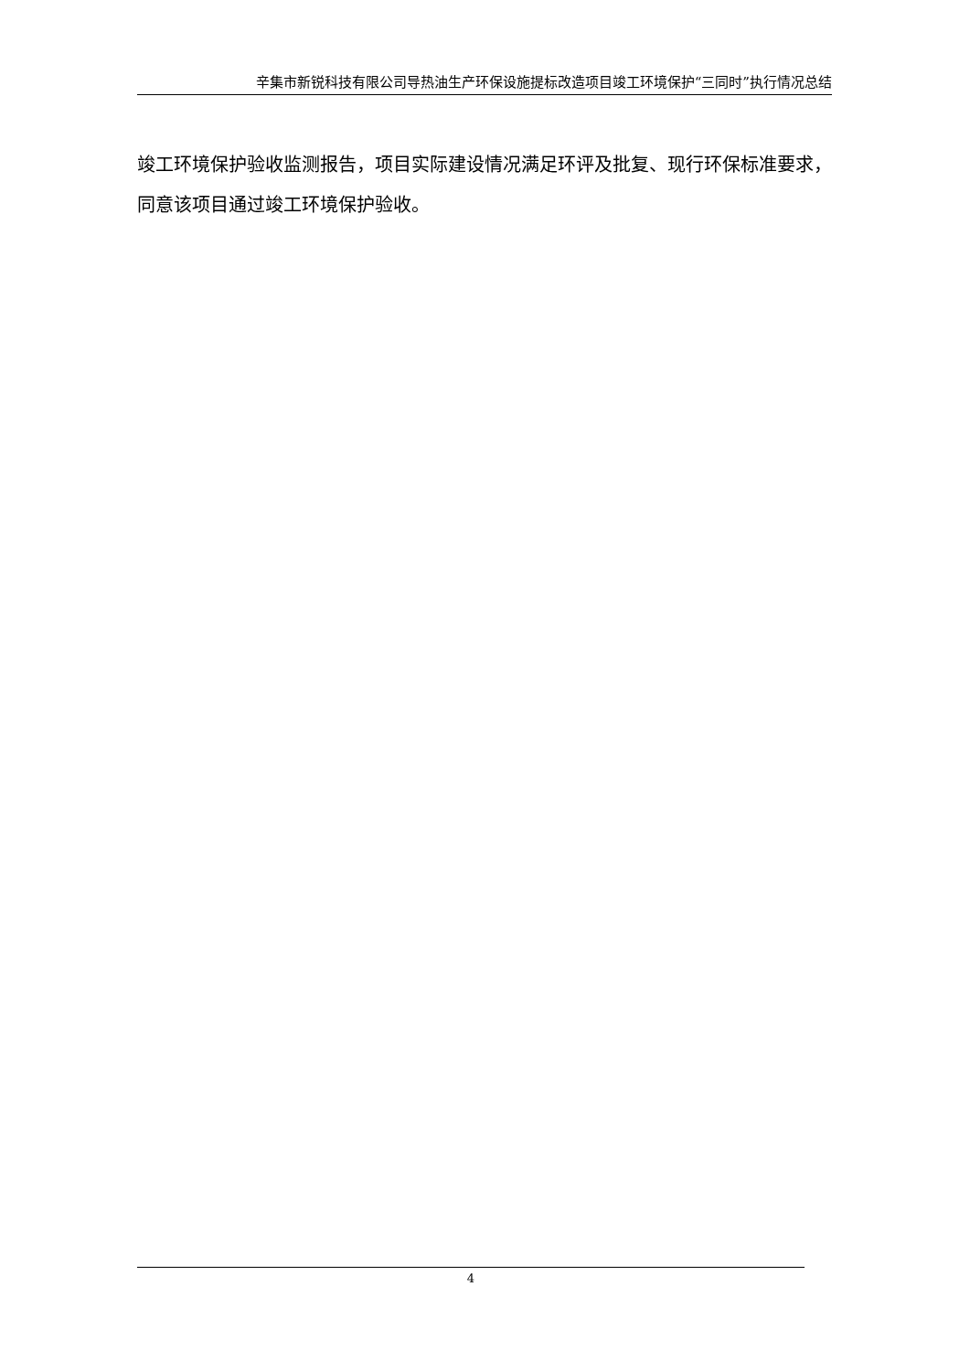辛集市新锐科技有限公司导热油生产环保设施提标改造项目竣工环境保护“三同时”执行情况总结
竣工环境保护验收监测报告，项目实际建设情况满足环评及批复、现行环保标准要求，同意该项目通过竣工环境保护验收。
4